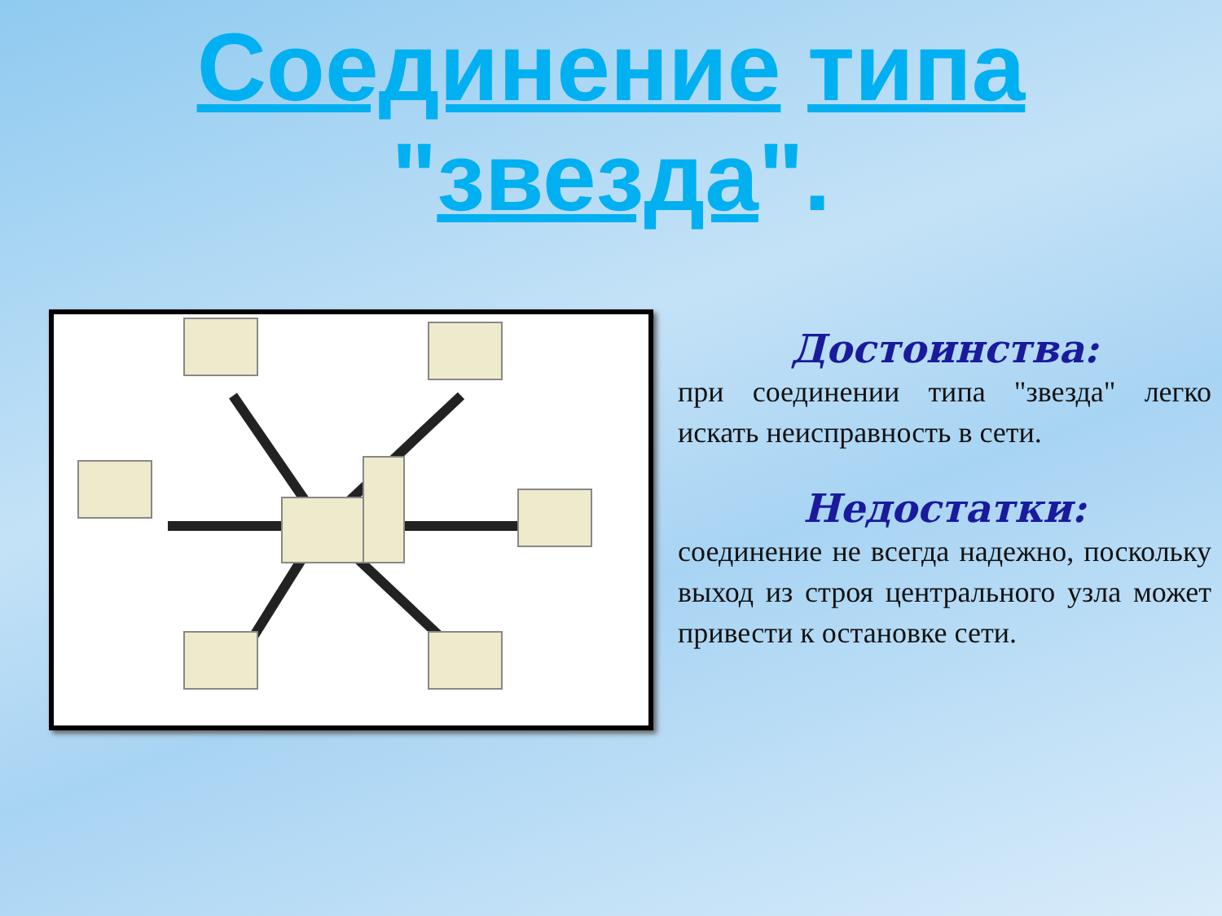Соединение типа
"звезда".
Достоинства:
при соединении типа "звезда" легко искать неисправность в сети.
Недостатки:
соединение не всегда надежно, поскольку выход из строя центрального узла может привести к остановке сети.